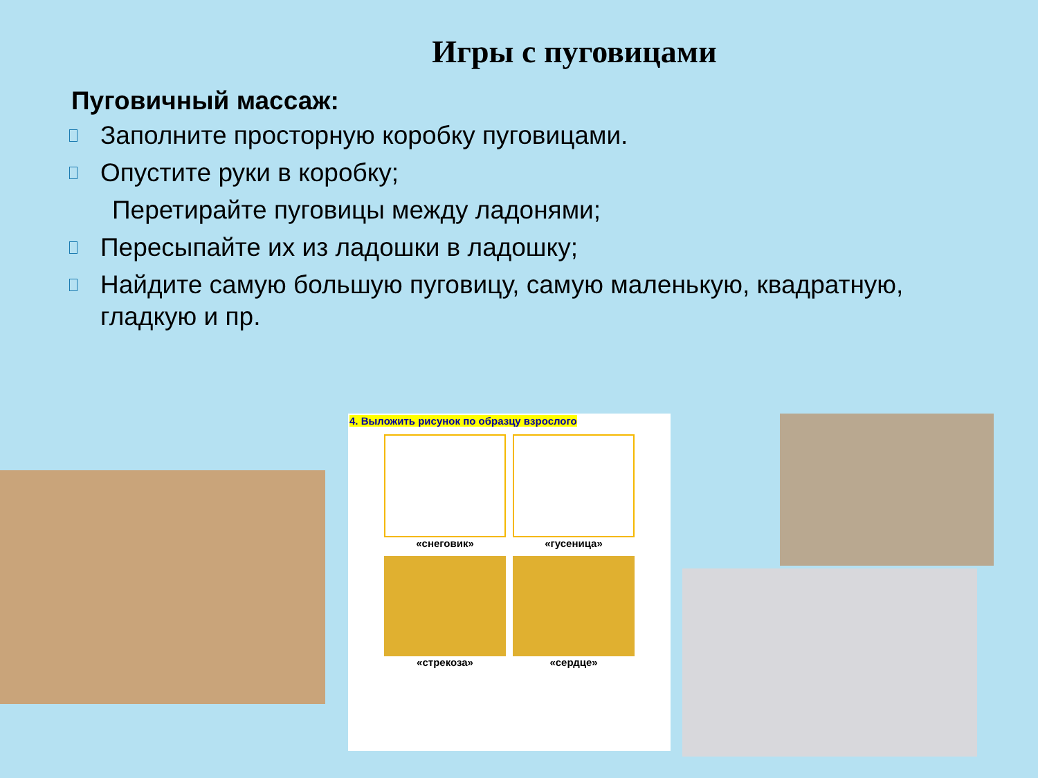Игры с пуговицами
Пуговичный массаж:
Заполните просторную коробку пуговицами.
Опустите руки в коробку;
Перетирайте пуговицы между ладонями;
Пересыпайте их из ладошки в ладошку;
Найдите самую большую пуговицу, самую маленькую, квадратную, гладкую и пр.
4. Выложить рисунок по образцу взрослого
«снеговик»
«гусеница»
«стрекоза»
«сердце»